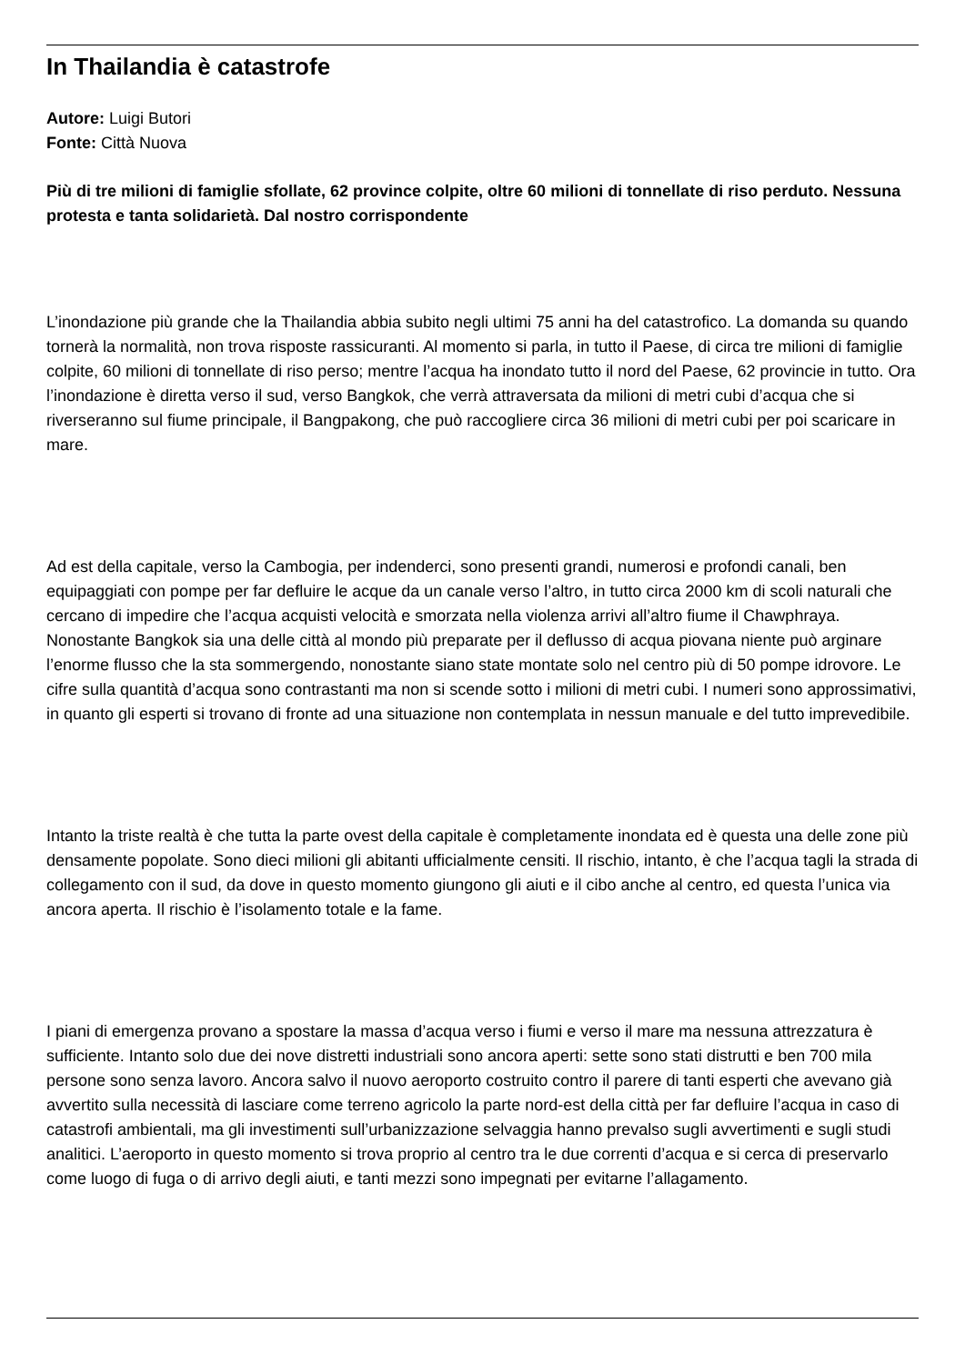In Thailandia è catastrofe
Autore: Luigi Butori
Fonte: Città Nuova
Più di tre milioni di famiglie sfollate, 62 province colpite, oltre 60 milioni di tonnellate di riso perduto. Nessuna protesta e tanta solidarietà. Dal nostro corrispondente
L’inondazione più grande che la Thailandia abbia subito negli ultimi 75 anni ha del catastrofico. La domanda su quando tornerà la normalità, non trova risposte rassicuranti. Al momento si parla, in tutto il Paese, di circa tre milioni di famiglie colpite, 60 milioni di tonnellate di riso perso; mentre l’acqua ha inondato tutto il nord del Paese, 62 provincie in tutto. Ora l’inondazione è diretta verso il sud, verso Bangkok, che verrà attraversata da milioni di metri cubi d’acqua che si riverseranno sul fiume principale, il Bangpakong, che può raccogliere circa 36 milioni di metri cubi per poi scaricare in mare.
Ad est della capitale, verso la Cambogia, per indenderci, sono presenti grandi, numerosi e profondi canali, ben equipaggiati con pompe per far defluire le acque da un canale verso l’altro, in tutto circa 2000 km di scoli naturali che cercano di impedire che l’acqua acquisti velocità e smorzata nella violenza arrivi all’altro fiume il Chawphraya. Nonostante Bangkok sia una delle città al mondo più preparate per il deflusso di acqua piovana niente può arginare l’enorme flusso che la sta sommergendo, nonostante siano state montate solo nel centro più di 50 pompe idrovore. Le cifre sulla quantità d’acqua sono contrastanti ma non si scende sotto i milioni di metri cubi. I numeri sono approssimativi, in quanto gli esperti si trovano di fronte ad una situazione non contemplata in nessun manuale e del tutto imprevedibile.
Intanto la triste realtà è che tutta la parte ovest della capitale è completamente inondata ed è questa una delle zone più densamente popolate. Sono dieci milioni gli abitanti ufficialmente censiti. Il rischio, intanto, è che l’acqua tagli la strada di collegamento con il sud, da dove in questo momento giungono gli aiuti e il cibo anche al centro, ed questa l’unica via ancora aperta. Il rischio è l’isolamento totale e la fame.
I piani di emergenza provano a spostare la massa d’acqua verso i fiumi e verso il mare ma nessuna attrezzatura è sufficiente. Intanto solo due dei nove distretti industriali sono ancora aperti: sette sono stati distrutti e ben 700 mila persone sono senza lavoro. Ancora salvo il nuovo aeroporto costruito contro il parere di tanti esperti che avevano già avvertito sulla necessità di lasciare come terreno agricolo la parte nord-est della città per far defluire l’acqua in caso di catastrofi ambientali, ma gli investimenti sull’urbanizzazione selvaggia hanno prevalso sugli avvertimenti e sugli studi analitici. L’aeroporto in questo momento si trova proprio al centro tra le due correnti d’acqua e si cerca di preservarlo come luogo di fuga o di arrivo degli aiuti, e tanti mezzi sono impegnati per evitarne l’allagamento.